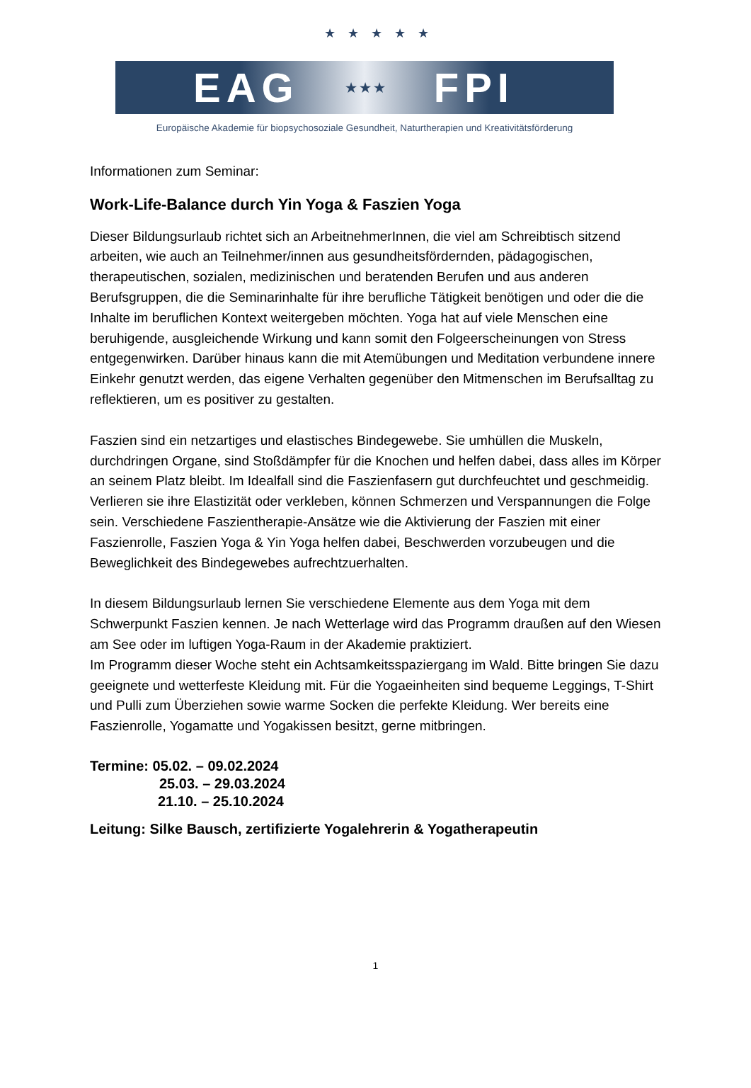★ ★ ★ ★ ★
EAG ★★★ FPI
Europäische Akademie für biopsychosoziale Gesundheit, Naturtherapien und Kreativitätsförderung
Informationen zum Seminar:
Work-Life-Balance durch Yin Yoga & Faszien Yoga
Dieser Bildungsurlaub richtet sich an ArbeitnehmerInnen, die viel am Schreibtisch sitzend arbeiten, wie auch an Teilnehmer/innen aus gesundheitsfördernden, pädagogischen, therapeutischen, sozialen, medizinischen und beratenden Berufen und aus anderen Berufsgruppen, die die Seminarinhalte für ihre berufliche Tätigkeit benötigen und oder die die Inhalte im beruflichen Kontext weitergeben möchten. Yoga hat auf viele Menschen eine beruhigende, ausgleichende Wirkung und kann somit den Folgeerscheinungen von Stress entgegenwirken. Darüber hinaus kann die mit Atemübungen und Meditation verbundene innere Einkehr genutzt werden, das eigene Verhalten gegenüber den Mitmenschen im Berufsalltag zu reflektieren, um es positiver zu gestalten.
Faszien sind ein netzartiges und elastisches Bindegewebe. Sie umhüllen die Muskeln, durchdringen Organe, sind Stoßdämpfer für die Knochen und helfen dabei, dass alles im Körper an seinem Platz bleibt. Im Idealfall sind die Faszienfasern gut durchfeuchtet und geschmeidig. Verlieren sie ihre Elastizität oder verkleben, können Schmerzen und Verspannungen die Folge sein. Verschiedene Faszientherapie-Ansätze wie die Aktivierung der Faszien mit einer Faszienrolle, Faszien Yoga & Yin Yoga helfen dabei, Beschwerden vorzubeugen und die Beweglichkeit des Bindegewebes aufrechtzuerhalten.
In diesem Bildungsurlaub lernen Sie verschiedene Elemente aus dem Yoga mit dem Schwerpunkt Faszien kennen. Je nach Wetterlage wird das Programm draußen auf den Wiesen am See oder im luftigen Yoga-Raum in der Akademie praktiziert.
Im Programm dieser Woche steht ein Achtsamkeitsspaziergang im Wald. Bitte bringen Sie dazu geeignete und wetterfeste Kleidung mit. Für die Yogaeinheiten sind bequeme Leggings, T-Shirt und Pulli zum Überziehen sowie warme Socken die perfekte Kleidung. Wer bereits eine Faszienrolle, Yogamatte und Yogakissen besitzt, gerne mitbringen.
Termine: 05.02. – 09.02.2024
25.03. – 29.03.2024
21.10. – 25.10.2024
Leitung: Silke Bausch, zertifizierte Yogalehrerin & Yogatherapeutin
1